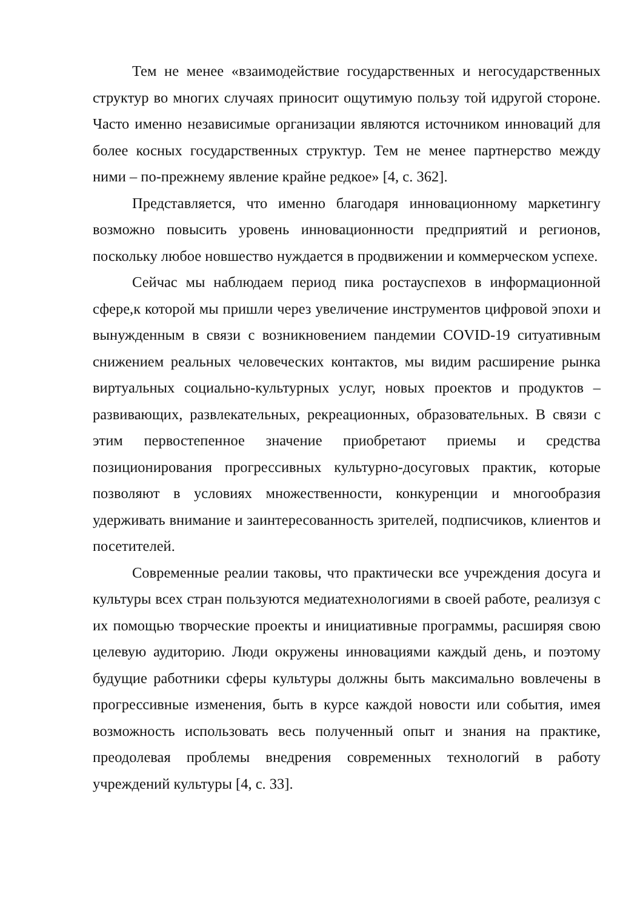Тем не менее «взаимодействие государственных и негосударственных структур во многих случаях приносит ощутимую пользу той идругой стороне. Часто именно независимые организации являются источником инноваций для более косных государственных структур. Тем не менее партнерство между ними – по-прежнему явление крайне редкое» [4, с. 362].
Представляется, что именно благодаря инновационному маркетингу возможно повысить уровень инновационности предприятий и регионов, поскольку любое новшество нуждается в продвижении и коммерческом успехе.
Сейчас мы наблюдаем период пика ростауспехов в информационной сфере,к которой мы пришли через увеличение инструментов цифровой эпохи и вынужденным в связи с возникновением пандемии COVID-19 ситуативным снижением реальных человеческих контактов, мы видим расширение рынка виртуальных социально-культурных услуг, новых проектов и продуктов – развивающих, развлекательных, рекреационных, образовательных. В связи с этим первостепенное значение приобретают приемы и средства позиционирования прогрессивных культурно-досуговых практик, которые позволяют в условиях множественности, конкуренции и многообразия удерживать внимание и заинтересованность зрителей, подписчиков, клиентов и посетителей.
Современные реалии таковы, что практически все учреждения досуга и культуры всех стран пользуются медиатехнологиями в своей работе, реализуя с их помощью творческие проекты и инициативные программы, расширяя свою целевую аудиторию. Люди окружены инновациями каждый день, и поэтому будущие работники сферы культуры должны быть максимально вовлечены в прогрессивные изменения, быть в курсе каждой новости или события, имея возможность использовать весь полученный опыт и знания на практике, преодолевая проблемы внедрения современных технологий в работу учреждений культуры [4, с. 33].